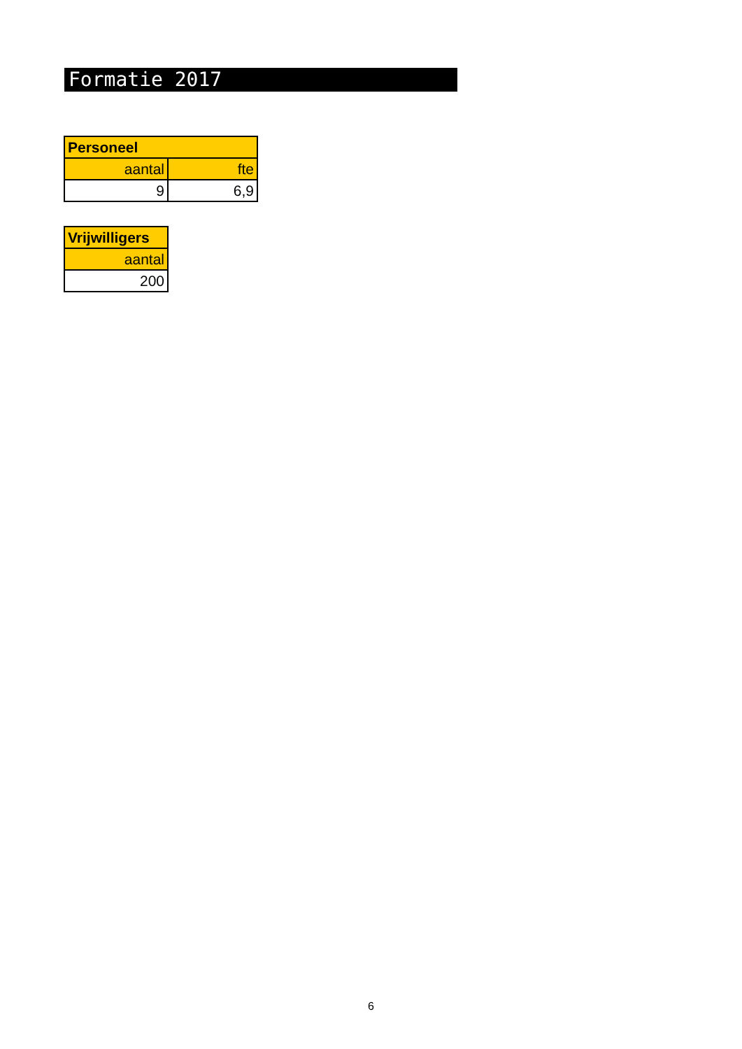Formatie 2017
| Personeel | |
| --- | --- |
| aantal | fte |
| 9 | 6,9 |
| Vrijwilligers |
| --- |
| aantal |
| 200 |
6